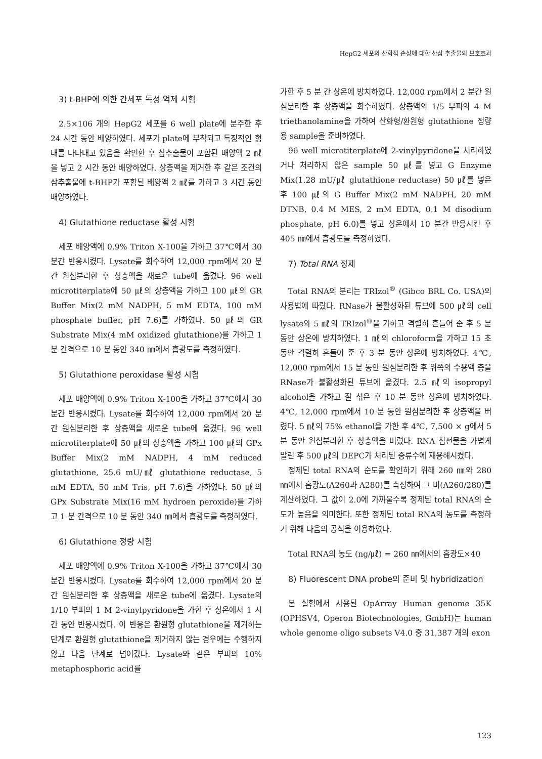HepG2 세포의 산화적 손상에 대한 산삼 추출물의 보호효과
3) t-BHP에 의한 간세포 독성 억제 시험
2.5×106 개의 HepG2 세포를 6 well plate에 분주한 후 24 시간 동안 배양하였다. 세포가 plate에 부착되고 특징적인 형태를 나타내고 있음을 확인한 후 삼추출물이 포함된 배양액 2 ㎖을 넣고 2 시간 동안 배양하였다. 상층액을 제거한 후 같은 조건의 삼추출물에 t-BHP가 포함된 배양액 2 ㎖를 가하고 3 시간 동안 배양하였다.
4) Glutathione reductase 활성 시험
세포 배양액에 0.9% Triton X-100을 가하고 37℃에서 30 분간 반응시켰다. Lysate를 회수하여 12,000 rpm에서 20 분 간 원심분리한 후 상층액을 새로운 tube에 옮겼다. 96 well microtiterplate에 50 ㎕의 상층액을 가하고 100 ㎕의 GR Buffer Mix(2 mM NADPH, 5 mM EDTA, 100 mM phosphate buffer, pH 7.6)를 가하였다. 50 ㎕의 GR Substrate Mix(4 mM oxidized glutathione)를 가하고 1 분 간격으로 10 분 동안 340 ㎚에서 흡광도를 측정하였다.
5) Glutathione peroxidase 활성 시험
세포 배양액에 0.9% Triton X-100을 가하고 37℃에서 30 분간 반응시켰다. Lysate를 회수하여 12,000 rpm에서 20 분 간 원심분리한 후 상층액을 새로운 tube에 옮겼다. 96 well microtiterplate에 50 ㎕의 상층액을 가하고 100 ㎕의 GPx Buffer Mix(2 mM NADPH, 4 mM reduced glutathione, 25.6 mU/㎖ glutathione reductase, 5 mM EDTA, 50 mM Tris, pH 7.6)을 가하였다. 50 ㎕의 GPx Substrate Mix(16 mM hydroen peroxide)를 가하고 1 분 간격으로 10 분 동안 340 ㎚에서 흡광도를 측정하였다.
6) Glutathione 정량 시험
세포 배양액에 0.9% Triton X-100을 가하고 37℃에서 30 분간 반응시켰다. Lysate를 회수하여 12,000 rpm에서 20 분 간 원심분리한 후 상층액을 새로운 tube에 옮겼다. Lysate의 1/10 부피의 1 M 2-vinylpyridone을 가한 후 상온에서 1 시간 동안 반응시켰다. 이 반응은 환원형 glutathione을 제거하는 단계로 환원형 glutathione을 제거하지 않는 경우에는 수행하지 않고 다음 단계로 넘어갔다. Lysate와 같은 부피의 10% metaphosphoric acid를
가한 후 5 분 간 상온에 방치하였다. 12,000 rpm에서 2 분간 원심분리한 후 상층액을 회수하였다. 상층액의 1/5 부피의 4 M triethanolamine을 가하여 산화형/환원형 glutathione 정량용 sample을 준비하였다.
96 well microtiterplate에 2-vinylpyridone을 처리하였거나 처리하지 않은 sample 50 ㎕를 넣고 G Enzyme Mix(1.28 mU/㎕ glutathione reductase) 50 ㎕를 넣은 후 100 ㎕의 G Buffer Mix(2 mM NADPH, 20 mM DTNB, 0.4 M MES, 2 mM EDTA, 0.1 M disodium phosphate, pH 6.0)를 넣고 상온에서 10 분간 반응시킨 후 405 ㎚에서 흡광도를 측정하였다.
7) Total RNA 정제
Total RNA의 분리는 TRIzol<sup>®</sup> (Gibco BRL Co. USA)의 사용법에 따랐다. RNase가 불활성화된 튜브에 500 ㎕의 cell lysate와 5 ㎖의 TRIzol<sup>®</sup>을 가하고 격렬히 흔들어 준 후 5 분 동안 상온에 방치하였다. 1 ㎖의 chloroform을 가하고 15 초 동안 격렬히 흔들어 준 후 3 분 동안 상온에 방치하였다. 4℃, 12,000 rpm에서 15 분 동안 원심분리한 후 위쪽의 수용액 층을 RNase가 불활성화된 튜브에 옮겼다. 2.5 ㎖의 isopropyl alcohol을 가하고 잘 섞은 후 10 분 동안 상온에 방치하였다. 4℃, 12,000 rpm에서 10 분 동안 원심분리한 후 상층액을 버렸다. 5 ㎖의 75% ethanol을 가한 후 4℃, 7,500 × g에서 5 분 동안 원심분리한 후 상층액을 버렸다. RNA 침전물을 가볍게 말린 후 500 ㎕의 DEPC가 처리된 증류수에 재용해시켰다.
정제된 total RNA의 순도를 확인하기 위해 260 ㎚와 280 ㎚에서 흡광도(A260과 A280)를 측정하여 그 비(A260/280)를 계산하였다. 그 값이 2.0에 가까울수록 정제된 total RNA의 순도가 높음을 의미한다. 또한 정제된 total RNA의 농도를 측정하기 위해 다음의 공식을 이용하였다.
Total RNA의 농도 (ng/㎕) = 260 ㎚에서의 흡광도×40
8) Fluorescent DNA probe의 준비 및 hybridization
본 실험에서 사용된 OpArray Human genome 35K (OPHSV4, Operon Biotechnologies, GmbH)는 human whole genome oligo subsets V4.0 중 31,387 개의 exon
123